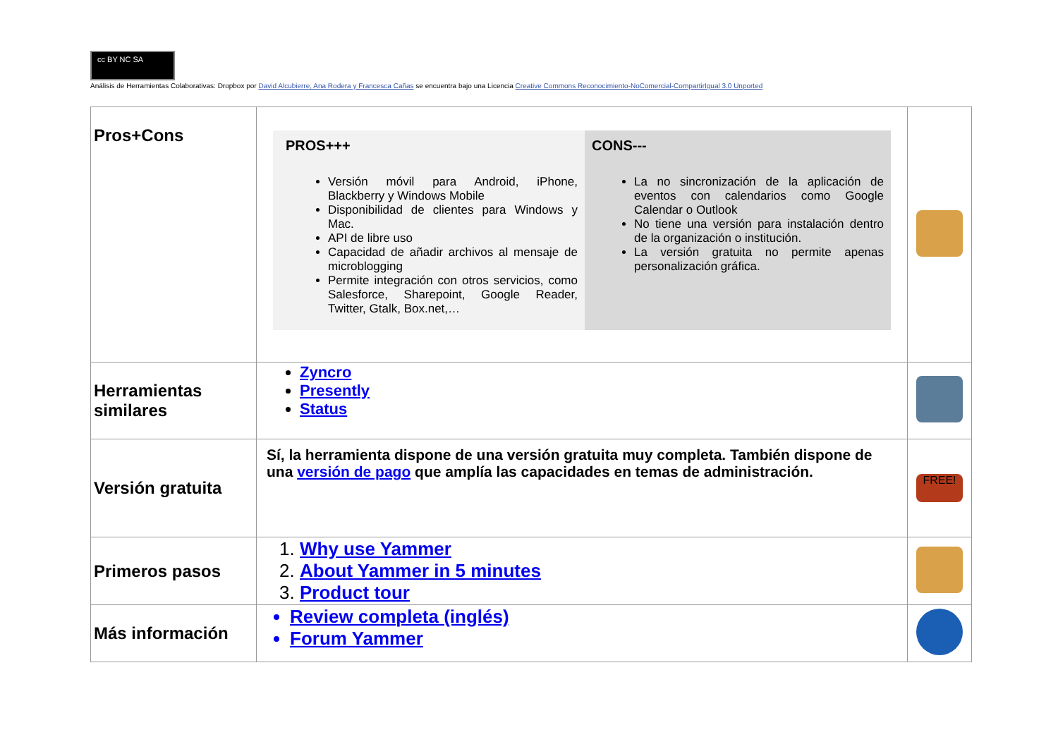cc BY NC SA
Análisis de Herramientas Colaborativas: Dropbox por David Alcubierre, Ana Rodera y Francesca Cañas se encuentra bajo una Licencia Creative Commons Reconocimiento-NoComercial-CompartirIgual 3.0 Unported
| Pros+Cons | PROS+++ Versión móvil para Android, iPhone, Blackberry y Windows Mobile Disponibilidad de clientes para Windows y Mac. API de libre uso Capacidad de añadir archivos al mensaje de microblogging Permite integración con otros servicios, como Salesforce, Sharepoint, Google Reader, Twitter, Gtalk, Box.net,… CONS--- La no sincronización de la aplicación de eventos con calendarios como Google Calendar o Outlook No tiene una versión para instalación dentro de la organización o institución. La versión gratuita no permite apenas personalización gráfica. | |
| Herramientas similares | Zyncro Presently Status | |
| Versión gratuita | Sí, la herramienta dispone de una versión gratuita muy completa. También dispone de una versión de pago que amplía las capacidades en temas de administración. | FREE! |
| Primeros pasos | 1. Why use Yammer 2. About Yammer in 5 minutes 3. Product tour | |
| Más información | Review completa (inglés) Forum Yammer | |